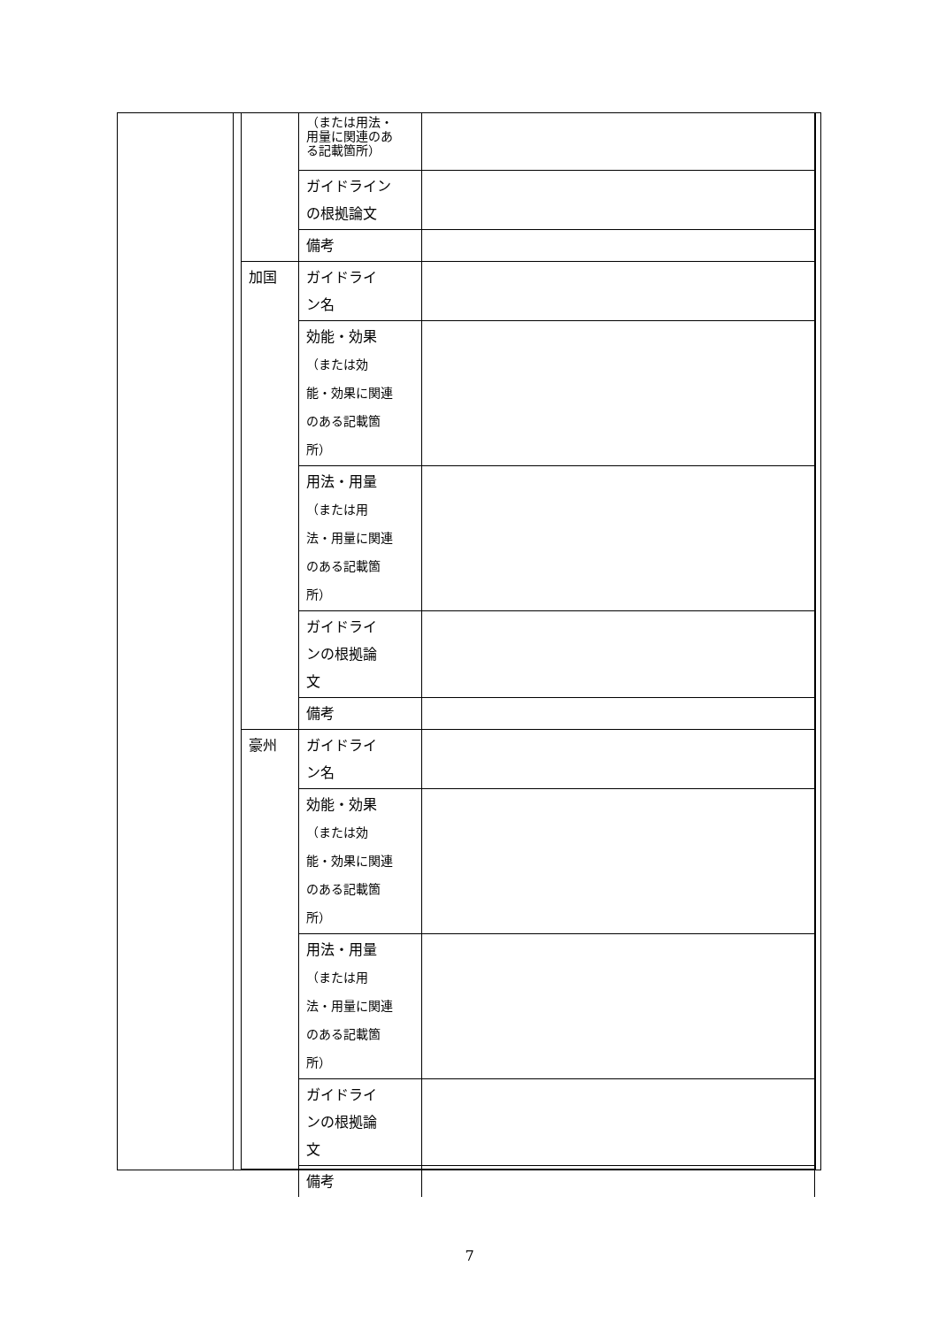| | （または用法・ 用量に関連のあ る記載箇所） | |
| | ガイドライン の根拠論文 | |
| | 備考 | |
| 加国 | ガイドライ ン名 | |
| | 効能・効果 （または効 能・効果に関連 のある記載箇 所） | |
| | 用法・用量 （または用 法・用量に関連 のある記載箇 所） | |
| | ガイドライ ンの根拠論 文 | |
| | 備考 | |
| 豪州 | ガイドライ ン名 | |
| | 効能・効果 （または効 能・効果に関連 のある記載箇 所） | |
| | 用法・用量 （または用 法・用量に関連 のある記載箇 所） | |
| | ガイドライ ンの根拠論 文 | |
| | 備考 | |
7